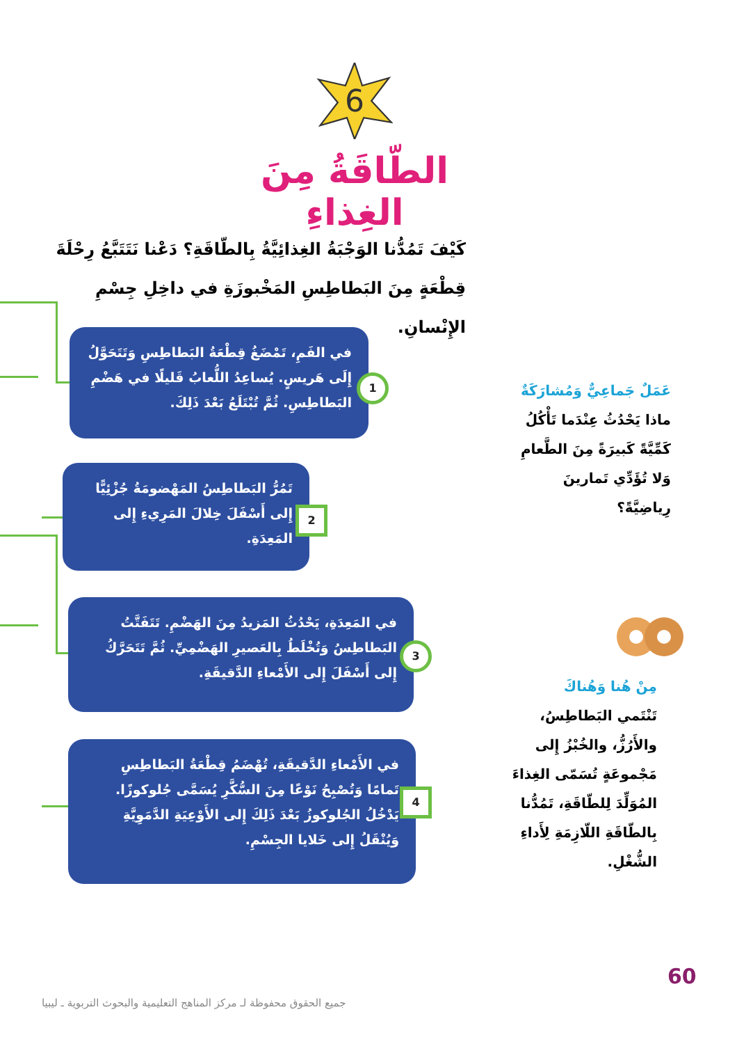6
الطّاقَةُ مِنَ الغِذاءِ
كَيْفَ تَمُدُّنا الوَجْبَةُ الغِذائِيَّةُ بِالطّاقَةِ؟ دَعْنا نَتَتَبَّعُ رِحْلَةَ قِطْعَةٍ مِنَ البَطاطِسِ المَخْبوزَةِ في داخِلِ جِسْمِ الإِنْسانِ.
في الفَمِ، تَمْضَغُ قِطْعَةُ البَطاطِسِ وَتَتَحَوَّلُ إِلَى هَريسٍ. يُساعِدُ اللُّعابُ قَليلًا في هَضْمِ البَطاطِسِ. ثُمَّ تُبْتَلَعُ بَعْدَ ذَلِكَ.
1
تَمُرُّ البَطاطِسُ المَهْضومَةُ جُزْئِيًّا إِلى أَسْفَلَ خِلالَ المَرِيءِ إِلى المَعِدَةِ.
2
في المَعِدَةِ، يَحْدُثُ المَزيدُ مِنَ الهَضْمِ. تَتَفَتَّتُ البَطاطِسُ وَتُخْلَطُ بِالعَصيرِ الهَضْمِيِّ. ثُمَّ تَتَحَرَّكُ إِلى أَسْفَلَ إِلى الأَمْعاءِ الدَّقيقَةِ.
3
في الأَمْعاءِ الدَّقيقَةِ، تُهْضَمُ قِطْعَةُ البَطاطِسِ تَمامًا وَتُصْبِحُ نَوْعًا مِنَ السُّكَّرِ يُسَمَّى جُلوكوزًا. يَدْخُلُ الجُلوكوزُ بَعْدَ ذَلِكَ إِلى الأَوْعِيَةِ الدَّمَوِيَّةِ وَيُنْقَلُ إِلى خَلايا الجِسْمِ.
4
عَمَلٌ جَماعِيٌّ وَمُشارَكَةٌ
ماذا يَحْدُثُ عِنْدَما تَأْكُلُ كَمِّيَّةً كَبيرَةً مِنَ الطَّعامِ وَلا تُؤَدِّي تَمارينَ رِياضِيَّةً؟
مِنْ هُنا وَهُناكَ
تَنْتَمي البَطاطِسُ، والأَرُزُّ، والخُبْزُ إِلى مَجْموعَةٍ تُسَمّى الغِذاءَ المُوَلِّدَ لِلطّاقَةِ، تَمُدُّنا بِالطّاقَةِ اللّازِمَةِ لِأَداءِ الشُّغْلِ.
60
جميع الحقوق محفوظة لـ مركز المناهج التعليمية والبحوث التربوية ـ ليبيا